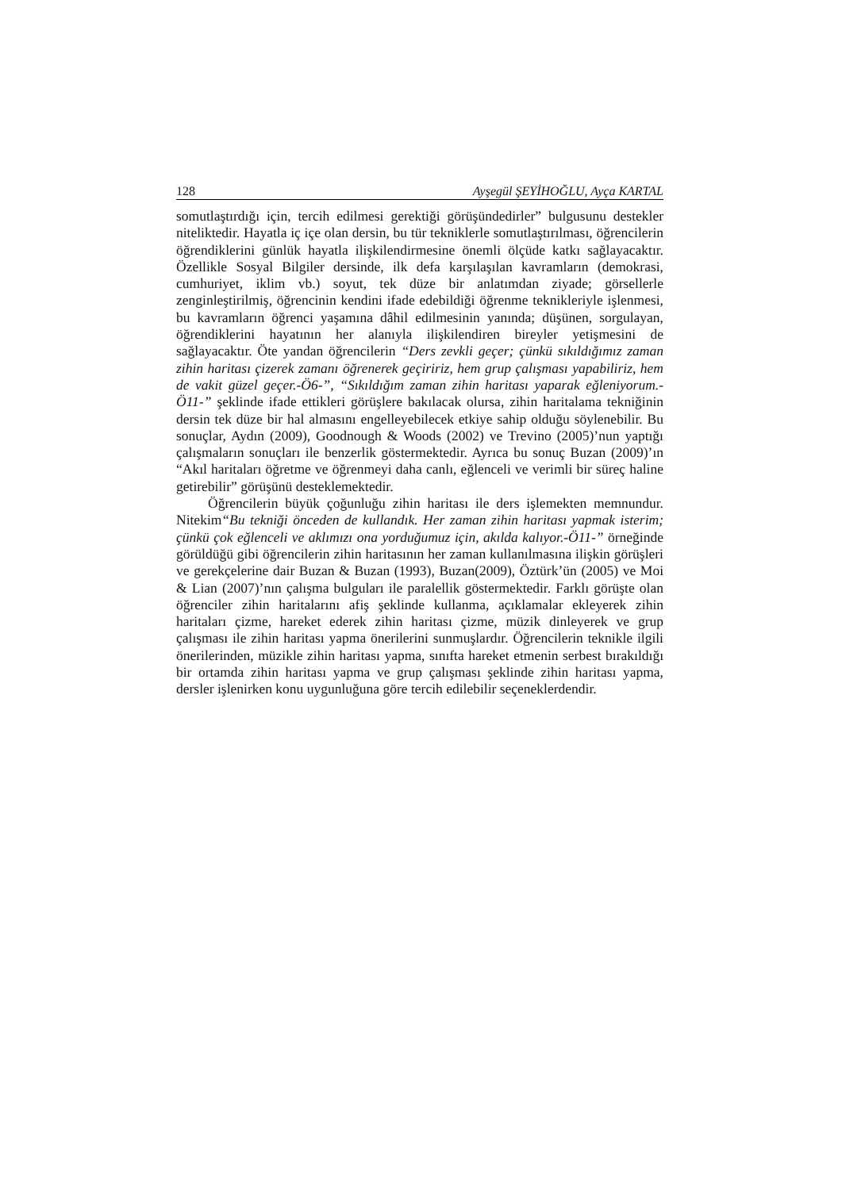128 Ayşegül ŞEYİHOĞLU, Ayça KARTAL
somutlaştırdığı için, tercih edilmesi gerektiği görüşündedirler” bulgusunu destekler niteliktedir. Hayatla iç içe olan dersin, bu tür tekniklerle somutlaştırılması, öğrencilerin öğrendiklerini günlük hayatla ilişkilendirmesine önemli ölçüde katkı sağlayacaktır. Özellikle Sosyal Bilgiler dersinde, ilk defa karşılaşılan kavramların (demokrasi, cumhuriyet, iklim vb.) soyut, tek düze bir anlatımdan ziyade; görsellerle zenginleştirilmiş, öğrencinin kendini ifade edebildiği öğrenme teknikleriyle işlenmesi, bu kavramların öğrenci yaşamına dâhil edilmesinin yanında; düşünen, sorgulayan, öğrendiklerini hayatının her alanıyla ilişkilendiren bireyler yetişmesini de sağlayacaktır. Öte yandan öğrencilerin “Ders zevkli geçer; çünkü sıkıldığımız zaman zihin haritası çizerek zamanı öğrenerek geçiririz, hem grup çalışması yapabiliriz, hem de vakit güzel geçer.-Ö6-”, “Sıkıldığım zaman zihin haritası yaparak eğleniyorum.-Ö11-” şeklinde ifade ettikleri görüşlere bakılacak olursa, zihin haritalama tekniğinin dersin tek düze bir hal almasını engelleyebilecek etkiye sahip olduğu söylenebilir. Bu sonuçlar, Aydın (2009), Goodnough & Woods (2002) ve Trevino (2005)’nun yaptığı çalışmaların sonuçları ile benzerlik göstermektedir. Ayrıca bu sonuç Buzan (2009)’ın “Akıl haritaları öğretme ve öğrenmeyi daha canlı, eğlenceli ve verimli bir süreç haline getirebilir” görüşünü desteklemektedir.
Öğrencilerin büyük çoğunluğu zihin haritası ile ders işlemekten memnundur. Nitekim“Bu tekniği önceden de kullandık. Her zaman zihin haritası yapmak isterim; çünkü çok eğlenceli ve aklımızı ona yorduğumuz için, akılda kalıyor.-Ö11-” örneğinde görüldüğü gibi öğrencilerin zihin haritasının her zaman kullanılmasına ilişkin görüşleri ve gerekçelerine dair Buzan & Buzan (1993), Buzan(2009), Öztürk’ün (2005) ve Moi & Lian (2007)’nın çalışma bulguları ile paralellik göstermektedir. Farklı görüşte olan öğrenciler zihin haritalarını afiş şeklinde kullanma, açıklamalar ekleyerek zihin haritaları çizme, hareket ederek zihin haritası çizme, müzik dinleyerek ve grup çalışması ile zihin haritası yapma önerilerini sunmuşlardır. Öğrencilerin teknikle ilgili önerilerinden, müzikle zihin haritası yapma, sınıfta hareket etmenin serbest bırakıldığı bir ortamda zihin haritası yapma ve grup çalışması şeklinde zihin haritası yapma, dersler işlenirken konu uygunluğuna göre tercih edilebilir seçeneklerdendir.